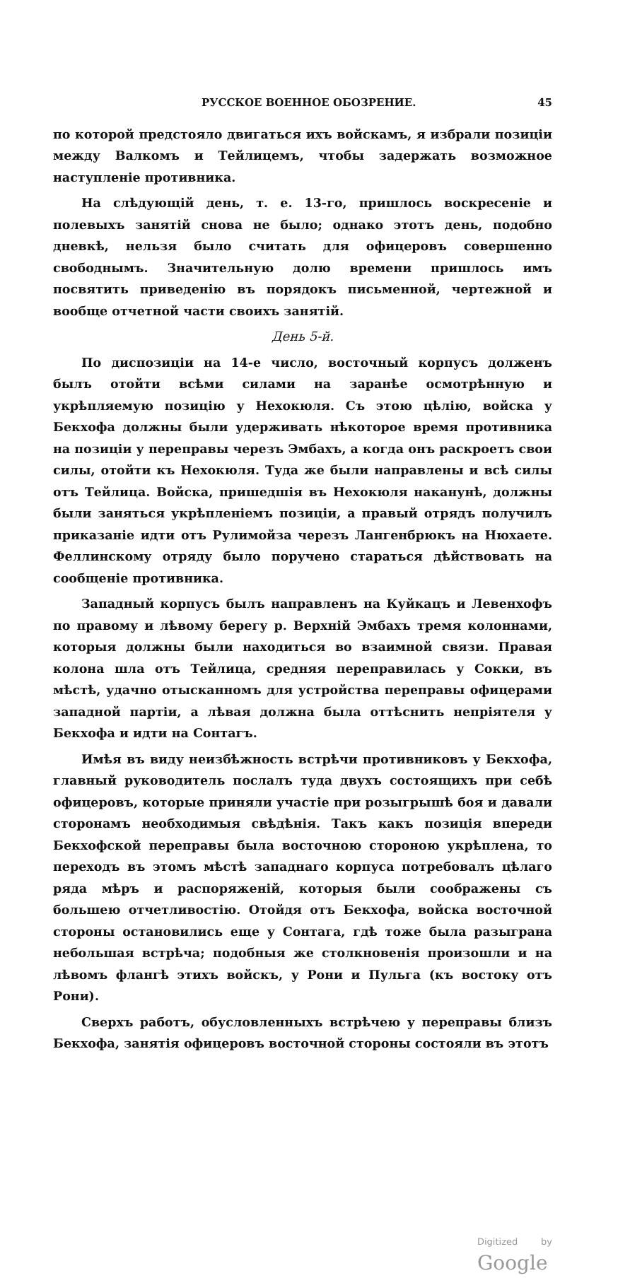РУССКОЕ ВОЕННОЕ ОБОЗРЕНИЕ. 45
по которой предстояло двигаться ихъ войскамъ, я избрали позиціи между Валкомъ и Тейлицемъ, чтобы задержать возможное наступленіе противника.
На слѣдующій день, т. е. 13-го, пришлось воскресеніе и полевыхъ занятій снова не было; однако этотъ день, подобно дневкѣ, нельзя было считать для офицеровъ совершенно свободнымъ. Значительную долю времени пришлось имъ посвятить приведенію въ порядокъ письменной, чертежной и вообще отчетной части своихъ занятій.
День 5-й.
По диспозиціи на 14-е число, восточный корпусъ долженъ былъ отойти всѣми силами на заранѣе осмотрѣнную и укрѣпляемую позицію у Нехокюля. Съ этою цѣлію, войска у Бекхофа должны были удерживать нѣкоторое время противника на позиціи у переправы черезъ Эмбахъ, а когда онъ раскроетъ свои силы, отойти къ Нехокюля. Туда же были направлены и всѣ силы отъ Тейлица. Войска, пришедшія въ Нехокюля наканунѣ, должны были заняться укрѣпленіемъ позиціи, а правый отрядъ получилъ приказаніе идти отъ Рулимойза черезъ Лангенбрюкъ на Нюхаете. Феллинскому отряду было поручено стараться дѣйствовать на сообщеніе противника.
Западный корпусъ былъ направленъ на Куйкацъ и Левенхофъ по правому и лѣвому берегу р. Верхній Эмбахъ тремя колоннами, которыя должны были находиться во взаимной связи. Правая колона шла отъ Тейлица, средняя переправилась у Сокки, въ мѣстѣ, удачно отысканномъ для устройства переправы офицерами западной партіи, а лѣвая должна была оттѣснить непріятеля у Бекхофа и идти на Сонтагъ.
Имѣя въ виду неизбѣжность встрѣчи противниковъ у Бекхофа, главный руководитель послалъ туда двухъ состоящихъ при себѣ офицеровъ, которые приняли участіе при розыгрышѣ боя и давали сторонамъ необходимыя свѣдѣнія. Такъ какъ позиція впереди Бекхофской переправы была восточною стороною укрѣплена, то переходъ въ этомъ мѣстѣ западнаго корпуса потребовалъ цѣлаго ряда мѣръ и распоряженій, которыя были соображены съ большею отчетливостію. Отойдя отъ Бекхофа, войска восточной стороны остановились еще у Сонтага, гдѣ тоже была разыграна небольшая встрѣча; подобныя же столкновенія произошли и на лѣвомъ флангѣ этихъ войскъ, у Рони и Пульга (къ востоку отъ Рони).
Сверхъ работъ, обусловленныхъ встрѣчею у переправы близъ Бекхофа, занятія офицеровъ восточной стороны состояли въ этотъ
Digitized by Google